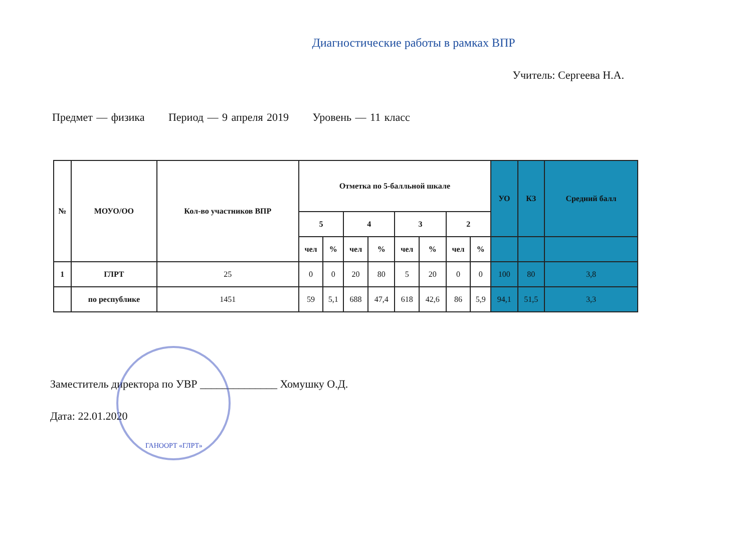Диагностические работы в рамках ВПР
Учитель: Сергеева Н.А.
Предмет — физика Период — 9 апреля 2019 Уровень — 11 класс
| № | МОУО/ОО | Кол-во участников ВПР | Отметка по 5-балльной шкале | | | | | | | | УО | КЗ | Средний балл |
| --- | --- | --- | --- | --- | --- | --- | --- | --- | --- | --- | --- | --- | --- |
| | | | 5 | | 4 | | 3 | | 2 | | | | |
| | | | чел | % | чел | % | чел | % | чел | % | | | |
| 1 | ГЛРТ | 25 | 0 | 0 | 20 | 80 | 5 | 20 | 0 | 0 | 100 | 80 | 3,8 |
| | по республике | 1451 | 59 | 5,1 | 688 | 47,4 | 618 | 42,6 | 86 | 5,9 | 94,1 | 51,5 | 3,3 |
Заместитель директора по УВР ______________ Хомушку О.Д.
Дата: 22.01.2020
ГАНООРТ «ГЛРТ»